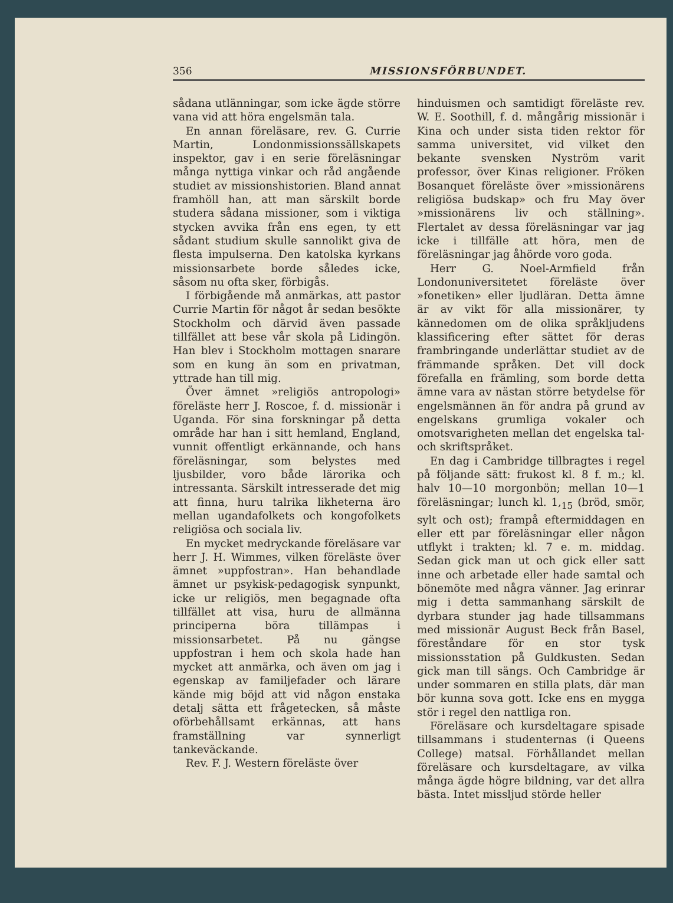356 MISSIONSFÖRBUNDET.
sådana utlänningar, som icke ägde större vana vid att höra engelsmän tala.
En annan föreläsare, rev. G. Currie Martin, Londonmissionssällskapets inspektor, gav i en serie föreläsningar många nyttiga vinkar och råd angående studiet av missionshistorien. Bland annat framhöll han, att man särskilt borde studera sådana missioner, som i viktiga stycken avvika från ens egen, ty ett sådant studium skulle sannolikt giva de flesta impulserna. Den katolska kyrkans missionsarbete borde således icke, såsom nu ofta sker, förbigås.
I förbigående må anmärkas, att pastor Currie Martin för något år sedan besökte Stockholm och därvid även passade tillfället att bese vår skola på Lidingön. Han blev i Stockholm mottagen snarare som en kung än som en privatman, yttrade han till mig.
Över ämnet »religiös antropologi» föreläste herr J. Roscoe, f. d. missionär i Uganda. För sina forskningar på detta område har han i sitt hemland, England, vunnit offentligt erkännande, och hans föreläsningar, som belystes med ljusbilder, voro både lärorika och intressanta. Särskilt intresserade det mig att finna, huru talrika likheterna äro mellan ugandafolkets och kongofolkets religiösa och sociala liv.
En mycket medryckande föreläsare var herr J. H. Wimmes, vilken föreläste över ämnet »uppfostran». Han behandlade ämnet ur psykisk-pedagogisk synpunkt, icke ur religiös, men begagnade ofta tillfället att visa, huru de allmänna principerna böra tillämpas i missionsarbetet. På nu gängse uppfostran i hem och skola hade han mycket att anmärka, och även om jag i egenskap av familjefader och lärare kände mig böjd att vid någon enstaka detalj sätta ett frågetecken, så måste oförbehållsamt erkännas, att hans framställning var synnerligt tankeväckande.
Rev. F. J. Western föreläste över
hinduismen och samtidigt föreläste rev. W. E. Soothill, f. d. mångårig missionär i Kina och under sista tiden rektor för samma universitet, vid vilket den bekante svensken Nyström varit professor, över Kinas religioner. Fröken Bosanquet föreläste över »missionärens religiösa budskap» och fru May över »missionärens liv och ställning». Flertalet av dessa föreläsningar var jag icke i tillfälle att höra, men de föreläsningar jag åhörde voro goda.
Herr G. Noel-Armfield från Londonuniversitetet föreläste över »fonetiken» eller ljudläran. Detta ämne är av vikt för alla missionärer, ty kännedomen om de olika språkljudens klassificering efter sättet för deras frambringande underlättar studiet av de främmande språken. Det vill dock förefalla en främling, som borde detta ämne vara av nästan större betydelse för engelsmännen än för andra på grund av engelskans grumliga vokaler och omotsvarigheten mellan det engelska tal- och skriftspråket.
En dag i Cambridge tillbragtes i regel på följande sätt: frukost kl. 8 f. m.; kl. halv 10—10 morgonbön; mellan 10—1 föreläsningar; lunch kl. 1,<sub>15</sub> (bröd, smör, sylt och ost); frampå eftermiddagen en eller ett par föreläsningar eller någon utflykt i trakten; kl. 7 e. m. middag. Sedan gick man ut och gick eller satt inne och arbetade eller hade samtal och bönemöte med några vänner. Jag erinrar mig i detta sammanhang särskilt de dyrbara stunder jag hade tillsammans med missionär August Beck från Basel, föreståndare för en stor tysk missionsstation på Guldkusten. Sedan gick man till sängs. Och Cambridge är under sommaren en stilla plats, där man bör kunna sova gott. Icke ens en mygga stör i regel den nattliga ron.
Föreläsare och kursdeltagare spisade tillsammans i studenternas (i Queens College) matsal. Förhållandet mellan föreläsare och kursdeltagare, av vilka många ägde högre bildning, var det allra bästa. Intet missljud störde heller